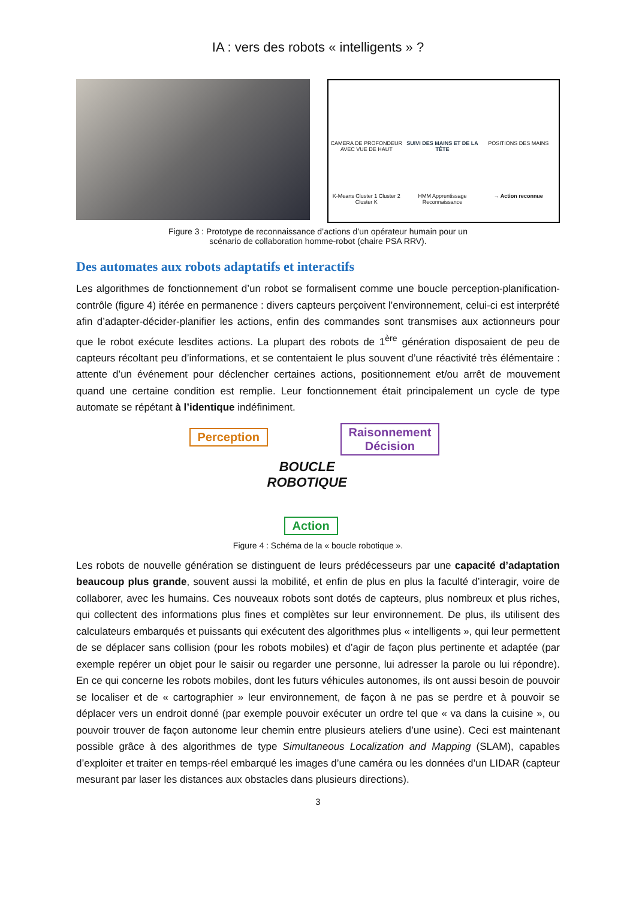IA : vers des robots « intelligents » ?
CAMERA DE PROFONDEUR AVEC VUE DE HAUT
SUIVI DES MAINS ET DE LA TÊTE
POSITIONS DES MAINS
K-Means Cluster 1 Cluster 2 Cluster K
HMM Apprentissage Reconnaissance
→ Action reconnue
Figure 3 : Prototype de reconnaissance d’actions d’un opérateur humain pour un
scénario de collaboration homme-robot (chaire PSA RRV).
Des automates aux robots adaptatifs et interactifs
Les algorithmes de fonctionnement d’un robot se formalisent comme une boucle perception-planification-contrôle (figure 4) itérée en permanence : divers capteurs perçoivent l’environnement, celui-ci est interprété afin d’adapter-décider-planifier les actions, enfin des commandes sont transmises aux actionneurs pour que le robot exécute lesdites actions. La plupart des robots de 1<sup>ère</sup> génération disposaient de peu de capteurs récoltant peu d’informations, et se contentaient le plus souvent d’une réactivité très élémentaire : attente d’un événement pour déclencher certaines actions, positionnement et/ou arrêt de mouvement quand une certaine condition est remplie. Leur fonctionnement était principalement un cycle de type automate se répétant à l’identique indéfiniment.
Perception
Raisonnement
Décision
BOUCLE
ROBOTIQUE
Action
Figure 4 : Schéma de la « boucle robotique ».
Les robots de nouvelle génération se distinguent de leurs prédécesseurs par une capacité d’adaptation beaucoup plus grande, souvent aussi la mobilité, et enfin de plus en plus la faculté d’interagir, voire de collaborer, avec les humains. Ces nouveaux robots sont dotés de capteurs, plus nombreux et plus riches, qui collectent des informations plus fines et complètes sur leur environnement. De plus, ils utilisent des calculateurs embarqués et puissants qui exécutent des algorithmes plus « intelligents », qui leur permettent de se déplacer sans collision (pour les robots mobiles) et d’agir de façon plus pertinente et adaptée (par exemple repérer un objet pour le saisir ou regarder une personne, lui adresser la parole ou lui répondre). En ce qui concerne les robots mobiles, dont les futurs véhicules autonomes, ils ont aussi besoin de pouvoir se localiser et de « cartographier » leur environnement, de façon à ne pas se perdre et à pouvoir se déplacer vers un endroit donné (par exemple pouvoir exécuter un ordre tel que « va dans la cuisine », ou pouvoir trouver de façon autonome leur chemin entre plusieurs ateliers d’une usine). Ceci est maintenant possible grâce à des algorithmes de type Simultaneous Localization and Mapping (SLAM), capables d’exploiter et traiter en temps-réel embarqué les images d’une caméra ou les données d’un LIDAR (capteur mesurant par laser les distances aux obstacles dans plusieurs directions).
3